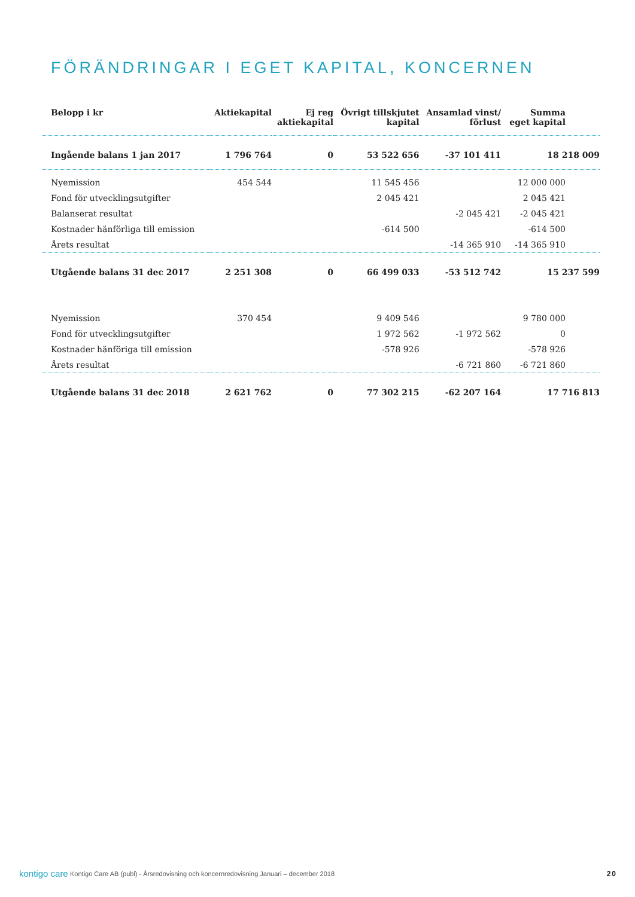FÖRÄNDRINGAR I EGET KAPITAL, KONCERNEN
| Belopp i kr | Aktiekapital | Ej reg aktiekapital | Övrigt tillskjutet kapital | Ansamlad vinst/ förlust | Summa eget kapital |
| --- | --- | --- | --- | --- | --- |
| Ingående balans 1 jan 2017 | 1 796 764 | 0 | 53 522 656 | -37 101 411 | 18 218 009 |
| Nyemission | 454 544 | | 11 545 456 | | 12 000 000 |
| Fond för utvecklingsutgifter | | | 2 045 421 | | 2 045 421 |
| Balanserat resultat | | | | -2 045 421 | -2 045 421 |
| Kostnader hänförliga till emission | | | -614 500 | | -614 500 |
| Årets resultat | | | | -14 365 910 | -14 365 910 |
| Utgående balans 31 dec 2017 | 2 251 308 | 0 | 66 499 033 | -53 512 742 | 15 237 599 |
| Nyemission | 370 454 | | 9 409 546 | | 9 780 000 |
| Fond för utvecklingsutgifter | | | 1 972 562 | -1 972 562 | 0 |
| Kostnader hänföriga till emission | | | -578 926 | | -578 926 |
| Årets resultat | | | | -6 721 860 | -6 721 860 |
| Utgående balans 31 dec 2018 | 2 621 762 | 0 | 77 302 215 | -62 207 164 | 17 716 813 |
kontigo care Kontigo Care AB (publ) - Årsredovisning och koncernredovisning Januari – december 2018 20